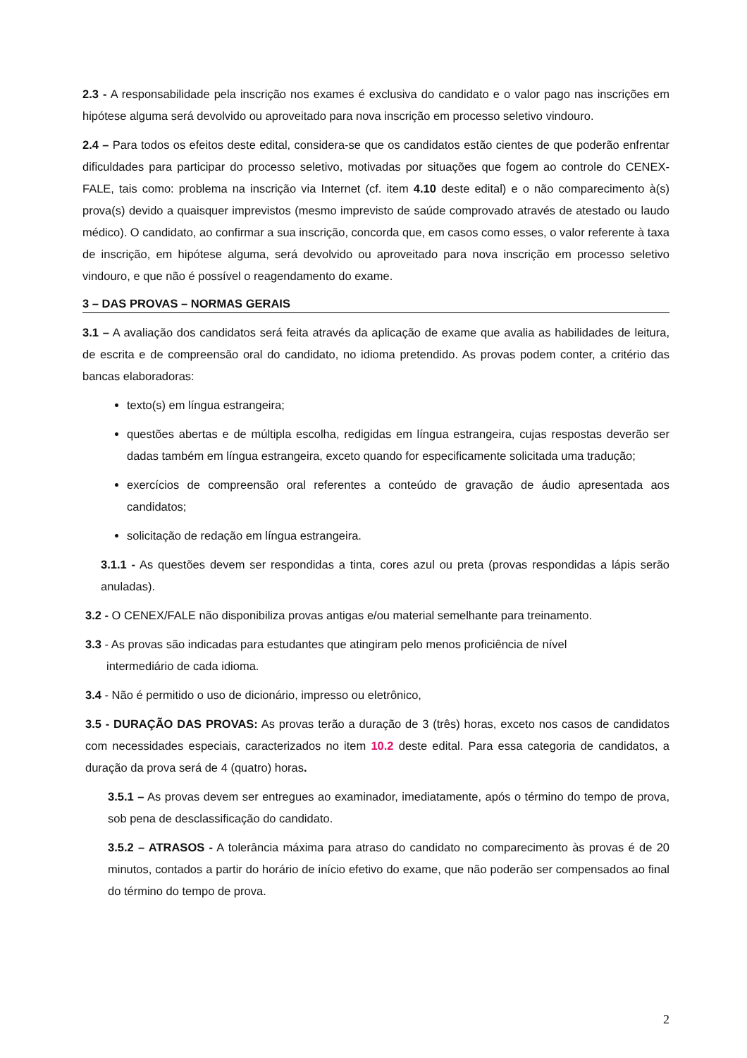2.3 - A responsabilidade pela inscrição nos exames é exclusiva do candidato e o valor pago nas inscrições em hipótese alguma será devolvido ou aproveitado para nova inscrição em processo seletivo vindouro.
2.4 – Para todos os efeitos deste edital, considera-se que os candidatos estão cientes de que poderão enfrentar dificuldades para participar do processo seletivo, motivadas por situações que fogem ao controle do CENEX-FALE, tais como: problema na inscrição via Internet (cf. item 4.10 deste edital) e o não comparecimento à(s) prova(s) devido a quaisquer imprevistos (mesmo imprevisto de saúde comprovado através de atestado ou laudo médico). O candidato, ao confirmar a sua inscrição, concorda que, em casos como esses, o valor referente à taxa de inscrição, em hipótese alguma, será devolvido ou aproveitado para nova inscrição em processo seletivo vindouro, e que não é possível o reagendamento do exame.
3 – DAS PROVAS – NORMAS GERAIS
3.1 – A avaliação dos candidatos será feita através da aplicação de exame que avalia as habilidades de leitura, de escrita e de compreensão oral do candidato, no idioma pretendido. As provas podem conter, a critério das bancas elaboradoras:
texto(s) em língua estrangeira;
questões abertas e de múltipla escolha, redigidas em língua estrangeira, cujas respostas deverão ser dadas também em língua estrangeira, exceto quando for especificamente solicitada uma tradução;
exercícios de compreensão oral referentes a conteúdo de gravação de áudio apresentada aos candidatos;
solicitação de redação em língua estrangeira.
3.1.1 - As questões devem ser respondidas a tinta, cores azul ou preta (provas respondidas a lápis serão anuladas).
3.2 - O CENEX/FALE não disponibiliza provas antigas e/ou material semelhante para treinamento.
3.3 - As provas são indicadas para estudantes que atingiram pelo menos proficiência de nível
intermediário de cada idioma.
3.4 - Não é permitido o uso de dicionário, impresso ou eletrônico,
3.5 - DURAÇÃO DAS PROVAS: As provas terão a duração de 3 (três) horas, exceto nos casos de candidatos com necessidades especiais, caracterizados no item 10.2 deste edital. Para essa categoria de candidatos, a duração da prova será de 4 (quatro) horas.
3.5.1 – As provas devem ser entregues ao examinador, imediatamente, após o término do tempo de prova, sob pena de desclassificação do candidato.
3.5.2 – ATRASOS - A tolerância máxima para atraso do candidato no comparecimento às provas é de 20 minutos, contados a partir do horário de início efetivo do exame, que não poderão ser compensados ao final do término do tempo de prova.
2